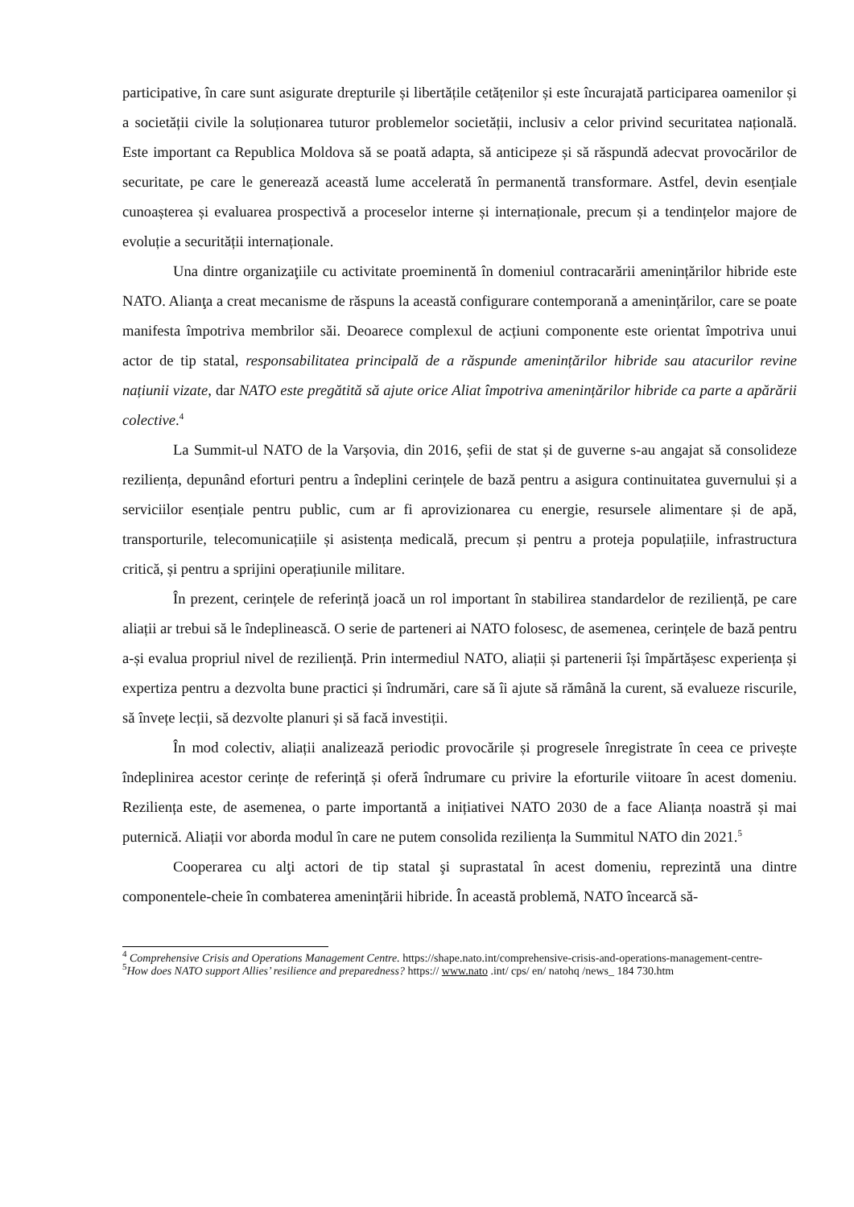participative, în care sunt asigurate drepturile și libertățile cetățenilor și este încurajată participarea oamenilor și a societății civile la soluționarea tuturor problemelor societății, inclusiv a celor privind securitatea națională. Este important ca Republica Moldova să se poată adapta, să anticipeze și să răspundă adecvat provocărilor de securitate, pe care le generează această lume accelerată în permanentă transformare. Astfel, devin esențiale cunoașterea și evaluarea prospectivă a proceselor interne și internaționale, precum și a tendințelor majore de evoluție a securității internaționale.
Una dintre organizaţiile cu activitate proeminentă în domeniul contracarării amenințărilor hibride este NATO. Alianţa a creat mecanisme de răspuns la această configurare contemporană a amenințărilor, care se poate manifesta împotriva membrilor săi. Deoarece complexul de acțiuni componente este orientat împotriva unui actor de tip statal, responsabilitatea principală de a răspunde amenințărilor hibride sau atacurilor revine națiunii vizate, dar NATO este pregătită să ajute orice Aliat împotriva amenințărilor hibride ca parte a apărării colective.<sup>4</sup>
La Summit-ul NATO de la Varșovia, din 2016, șefii de stat și de guverne s-au angajat să consolideze reziliența, depunând eforturi pentru a îndeplini cerințele de bază pentru a asigura continuitatea guvernului și a serviciilor esențiale pentru public, cum ar fi aprovizionarea cu energie, resursele alimentare și de apă, transporturile, telecomunicațiile și asistența medicală, precum și pentru a proteja populațiile, infrastructura critică, și pentru a sprijini operațiunile militare.
În prezent, cerințele de referință joacă un rol important în stabilirea standardelor de reziliență, pe care aliații ar trebui să le îndeplinească. O serie de parteneri ai NATO folosesc, de asemenea, cerințele de bază pentru a-și evalua propriul nivel de reziliență. Prin intermediul NATO, aliații și partenerii își împărtășesc experiența și expertiza pentru a dezvolta bune practici și îndrumări, care să îi ajute să rămână la curent, să evalueze riscurile, să învețe lecții, să dezvolte planuri și să facă investiții.
În mod colectiv, aliații analizează periodic provocările și progresele înregistrate în ceea ce privește îndeplinirea acestor cerințe de referință și oferă îndrumare cu privire la eforturile viitoare în acest domeniu. Reziliența este, de asemenea, o parte importantă a inițiativei NATO 2030 de a face Alianța noastră și mai puternică. Aliații vor aborda modul în care ne putem consolida reziliența la Summitul NATO din 2021.<sup>5</sup>
Cooperarea cu alţi actori de tip statal şi suprastatal în acest domeniu, reprezintă una dintre componentele-cheie în combaterea amenințării hibride. În această problemă, NATO încearcă să-
<sup>4</sup> Comprehensive Crisis and Operations Management Centre. https://shape.nato.int/comprehensive-crisis-and-operations-management-centre-
<sup>5</sup> How does NATO support Allies’ resilience and preparedness? https:// www.nato .int/ cps/ en/ natohq /news_ 184 730.htm